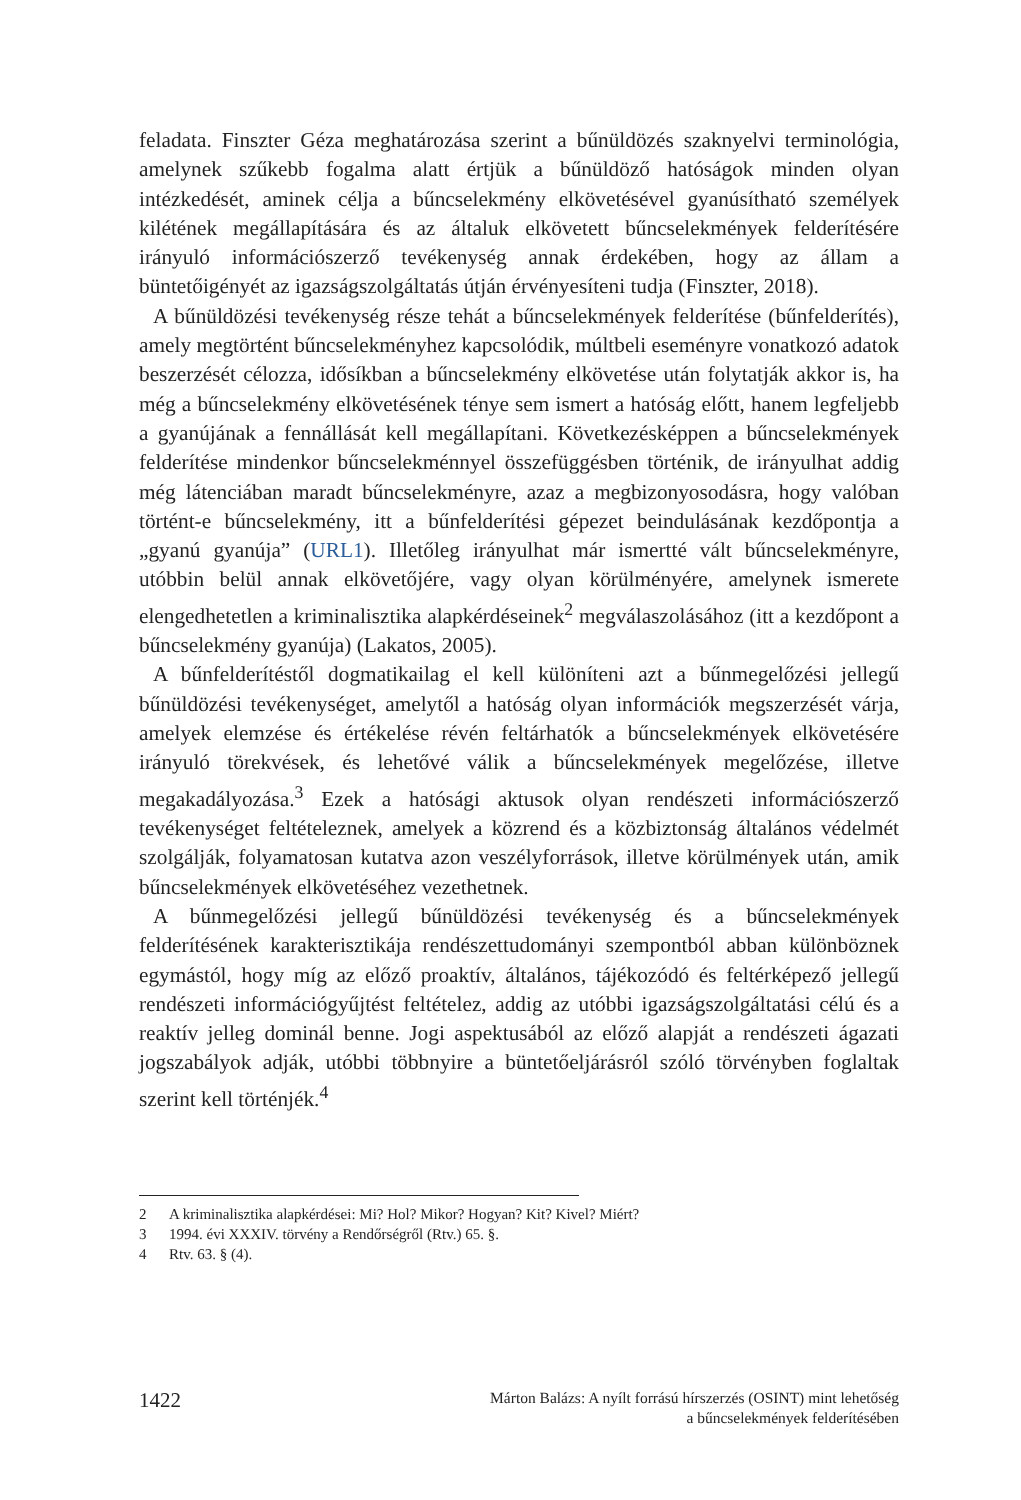feladata. Finszter Géza meghatározása szerint a bűnüldözés szaknyelvi terminológia, amelynek szűkebb fogalma alatt értjük a bűnüldöző hatóságok minden olyan intézkedését, aminek célja a bűncselekmény elkövetésével gyanúsítható személyek kilétének megállapítására és az általuk elkövetett bűncselekmények felderítésére irányuló információszerző tevékenység annak érdekében, hogy az állam a büntetőigényét az igazságszolgáltatás útján érvényesíteni tudja (Finszter, 2018).
A bűnüldözési tevékenység része tehát a bűncselekmények felderítése (bűnfelderítés), amely megtörtént bűncselekményhez kapcsolódik, múltbeli eseményre vonatkozó adatok beszerzését célozza, idősíkban a bűncselekmény elkövetése után folytatják akkor is, ha még a bűncselekmény elkövetésének ténye sem ismert a hatóság előtt, hanem legfeljebb a gyanújának a fennállását kell megállapítani. Következésképpen a bűncselekmények felderítése mindenkor bűncselekménnyel összefüggésben történik, de irányulhat addig még látenciában maradt bűncselekményre, azaz a megbizonyosodásra, hogy valóban történt-e bűncselekmény, itt a bűnfelderítési gépezet beindulásának kezdőpontja a „gyanú gyanúja” (URL1). Illetőleg irányulhat már ismertté vált bűncselekményre, utóbbin belül annak elkövetőjére, vagy olyan körülményére, amelynek ismerete elengedhetetlen a kriminalisztika alapkérdéseinek<sup>2</sup> megválaszolásához (itt a kezdőpont a bűncselekmény gyanúja) (Lakatos, 2005).
A bűnfelderítéstől dogmatikailag el kell különíteni azt a bűnmegelőzési jellegű bűnüldözési tevékenységet, amelytől a hatóság olyan információk megszerzését várja, amelyek elemzése és értékelése révén feltárhatók a bűncselekmények elkövetésére irányuló törekvések, és lehetővé válik a bűncselekmények megelőzése, illetve megakadályozása.<sup>3</sup> Ezek a hatósági aktusok olyan rendészeti információszerző tevékenységet feltételeznek, amelyek a közrend és a közbiztonság általános védelmét szolgálják, folyamatosan kutatva azon veszélyforrások, illetve körülmények után, amik bűncselekmények elkövetéséhez vezethetnek.
A bűnmegelőzési jellegű bűnüldözési tevékenység és a bűncselekmények felderítésének karakterisztikája rendészettudományi szempontból abban különböznek egymástól, hogy míg az előző proaktív, általános, tájékozódó és feltérképező jellegű rendészeti információgyűjtést feltételez, addig az utóbbi igazságszolgáltatási célú és a reaktív jelleg dominál benne. Jogi aspektusából az előző alapját a rendészeti ágazati jogszabályok adják, utóbbi többnyire a büntetőeljárásról szóló törvényben foglaltak szerint kell történjék.<sup>4</sup>
2 A kriminalisztika alapkérdései: Mi? Hol? Mikor? Hogyan? Kit? Kivel? Miért?
3 1994. évi XXXIV. törvény a Rendőrségről (Rtv.) 65. §.
4 Rtv. 63. § (4).
1422
Márton Balázs: A nyílt forrású hírszerzés (OSINT) mint lehetőség
a bűncselekmények felderítésében